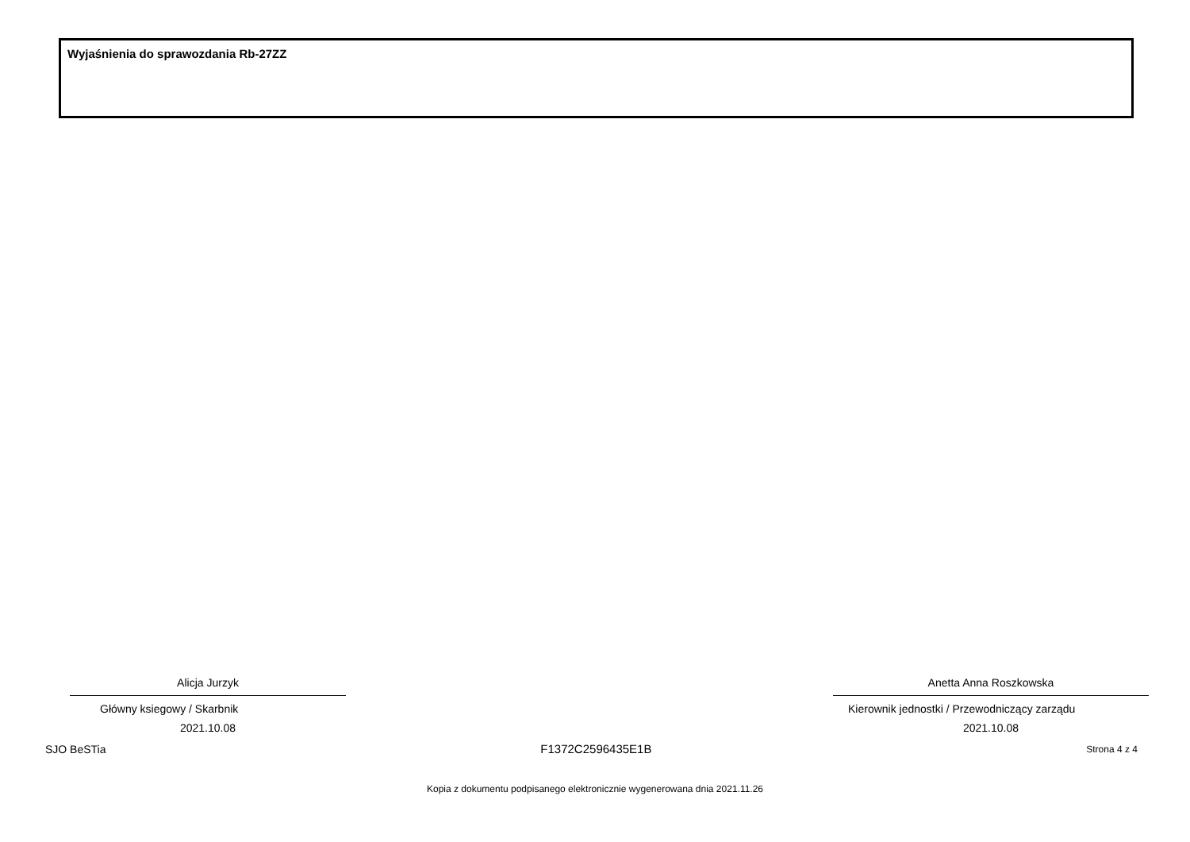Wyjaśnienia do sprawozdania Rb-27ZZ
Alicja Jurzyk
Główny ksiegowy / Skarbnik
2021.10.08
Anetta Anna Roszkowska
Kierownik jednostki / Przewodniczący zarządu
2021.10.08
SJO BeSTia F1372C2596435E1B Strona 4 z 4
Kopia z dokumentu podpisanego elektronicznie wygenerowana dnia 2021.11.26